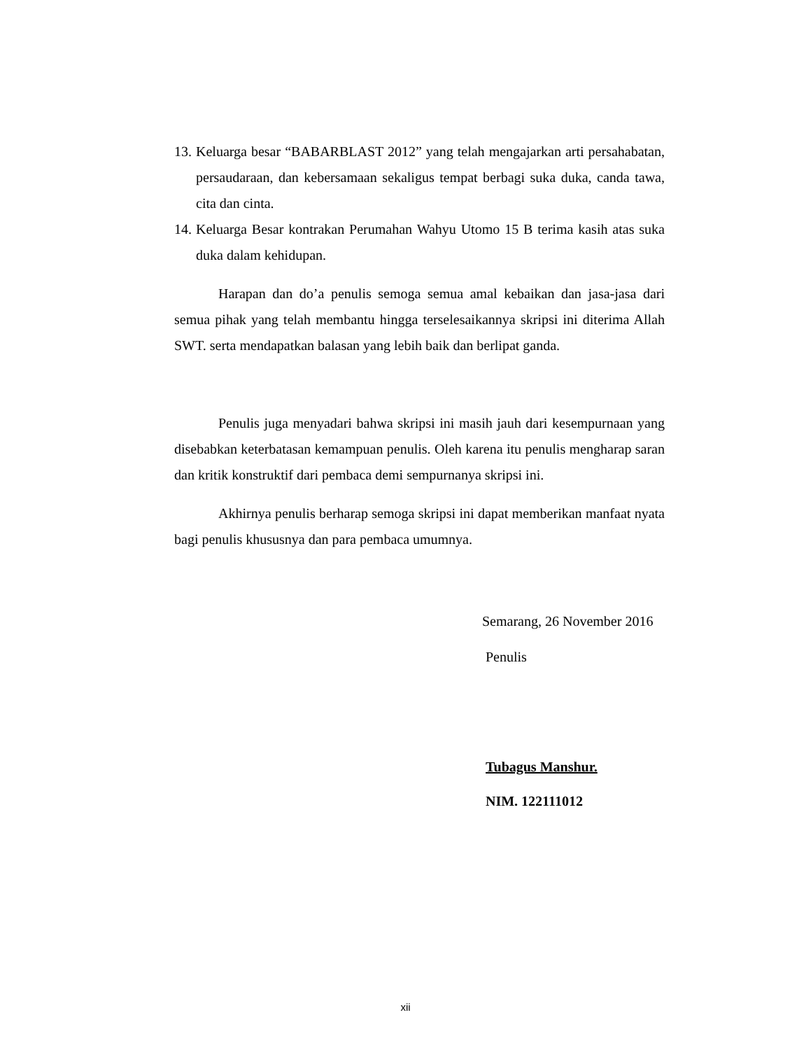13. Keluarga besar “BABARBLAST 2012” yang telah mengajarkan arti persahabatan, persaudaraan, dan kebersamaan sekaligus tempat berbagi suka duka, canda tawa, cita dan cinta.
14. Keluarga Besar kontrakan Perumahan Wahyu Utomo 15 B terima kasih atas suka duka dalam kehidupan.
Harapan dan do’a penulis semoga semua amal kebaikan dan jasa-jasa dari semua pihak yang telah membantu hingga terselesaikannya skripsi ini diterima Allah SWT. serta mendapatkan balasan yang lebih baik dan berlipat ganda.
Penulis juga menyadari bahwa skripsi ini masih jauh dari kesempurnaan yang disebabkan keterbatasan kemampuan penulis. Oleh karena itu penulis mengharap saran dan kritik konstruktif dari pembaca demi sempurnanya skripsi ini.
Akhirnya penulis berharap semoga skripsi ini dapat memberikan manfaat nyata bagi penulis khususnya dan para pembaca umumnya.
Semarang, 26 November 2016
Penulis
Tubagus Manshur.
NIM. 122111012
xii